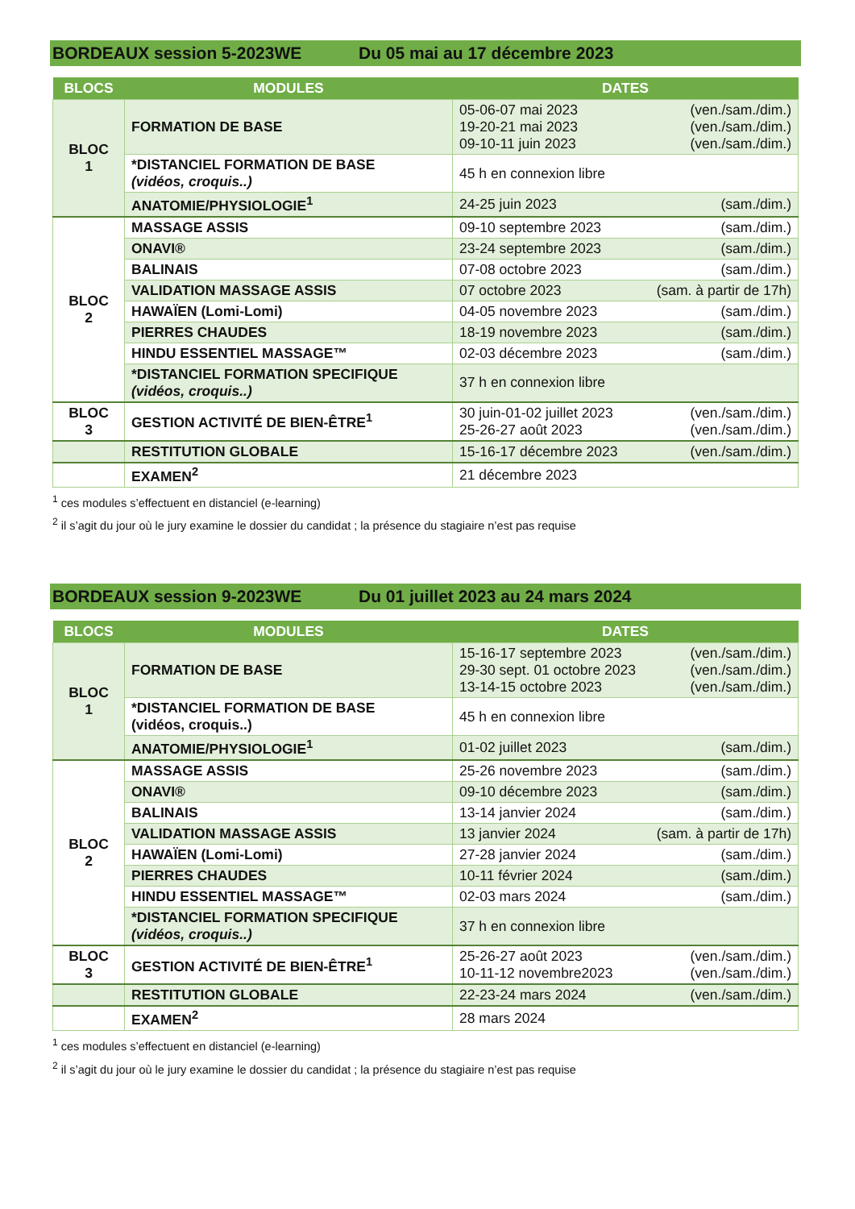BORDEAUX session 5-2023WE Du 05 mai au 17 décembre 2023
| BLOCS | MODULES | DATES |
| --- | --- | --- |
| BLOC 1 | FORMATION DE BASE | 05-06-07 mai 2023 (ven./sam./dim.) 19-20-21 mai 2023 (ven./sam./dim.) 09-10-11 juin 2023 (ven./sam./dim.) |
| | *DISTANCIEL FORMATION DE BASE (vidéos, croquis..) | 45 h en connexion libre |
| | ANATOMIE/PHYSIOLOGIE<sup>1</sup> | 24-25 juin 2023 (sam./dim.) |
| BLOC 2 | MASSAGE ASSIS | 09-10 septembre 2023 (sam./dim.) |
| | ONAVI® | 23-24 septembre 2023 (sam./dim.) |
| | BALINAIS | 07-08 octobre 2023 (sam./dim.) |
| | VALIDATION MASSAGE ASSIS | 07 octobre 2023 (sam. à partir de 17h) |
| | HAWAÏEN (Lomi-Lomi) | 04-05 novembre 2023 (sam./dim.) |
| | PIERRES CHAUDES | 18-19 novembre 2023 (sam./dim.) |
| | HINDU ESSENTIEL MASSAGE™ | 02-03 décembre 2023 (sam./dim.) |
| | *DISTANCIEL FORMATION SPECIFIQUE (vidéos, croquis..) | 37 h en connexion libre |
| BLOC 3 | GESTION ACTIVITÉ DE BIEN-ÊTRE<sup>1</sup> | 30 juin-01-02 juillet 2023 (ven./sam./dim.) 25-26-27 août 2023 (ven./sam./dim.) |
| | RESTITUTION GLOBALE | 15-16-17 décembre 2023 (ven./sam./dim.) |
| | EXAMEN<sup>2</sup> | 21 décembre 2023 |
<sup>1</sup> ces modules s’effectuent en distanciel (e-learning)
<sup>2</sup> il s’agit du jour où le jury examine le dossier du candidat ; la présence du stagiaire n’est pas requise
BORDEAUX session 9-2023WE Du 01 juillet 2023 au 24 mars 2024
| BLOCS | MODULES | DATES |
| --- | --- | --- |
| BLOC 1 | FORMATION DE BASE | 15-16-17 septembre 2023 (ven./sam./dim.) 29-30 sept. 01 octobre 2023 (ven./sam./dim.) 13-14-15 octobre 2023 (ven./sam./dim.) |
| | *DISTANCIEL FORMATION DE BASE (vidéos, croquis..) | 45 h en connexion libre |
| | ANATOMIE/PHYSIOLOGIE<sup>1</sup> | 01-02 juillet 2023 (sam./dim.) |
| BLOC 2 | MASSAGE ASSIS | 25-26 novembre 2023 (sam./dim.) |
| | ONAVI® | 09-10 décembre 2023 (sam./dim.) |
| | BALINAIS | 13-14 janvier 2024 (sam./dim.) |
| | VALIDATION MASSAGE ASSIS | 13 janvier 2024 (sam. à partir de 17h) |
| | HAWAÏEN (Lomi-Lomi) | 27-28 janvier 2024 (sam./dim.) |
| | PIERRES CHAUDES | 10-11 février 2024 (sam./dim.) |
| | HINDU ESSENTIEL MASSAGE™ | 02-03 mars 2024 (sam./dim.) |
| | *DISTANCIEL FORMATION SPECIFIQUE (vidéos, croquis..) | 37 h en connexion libre |
| BLOC 3 | GESTION ACTIVITÉ DE BIEN-ÊTRE<sup>1</sup> | 25-26-27 août 2023 (ven./sam./dim.) 10-11-12 novembre2023 (ven./sam./dim.) |
| | RESTITUTION GLOBALE | 22-23-24 mars 2024 (ven./sam./dim.) |
| | EXAMEN<sup>2</sup> | 28 mars 2024 |
<sup>1</sup> ces modules s’effectuent en distanciel (e-learning)
<sup>2</sup> il s’agit du jour où le jury examine le dossier du candidat ; la présence du stagiaire n’est pas requise